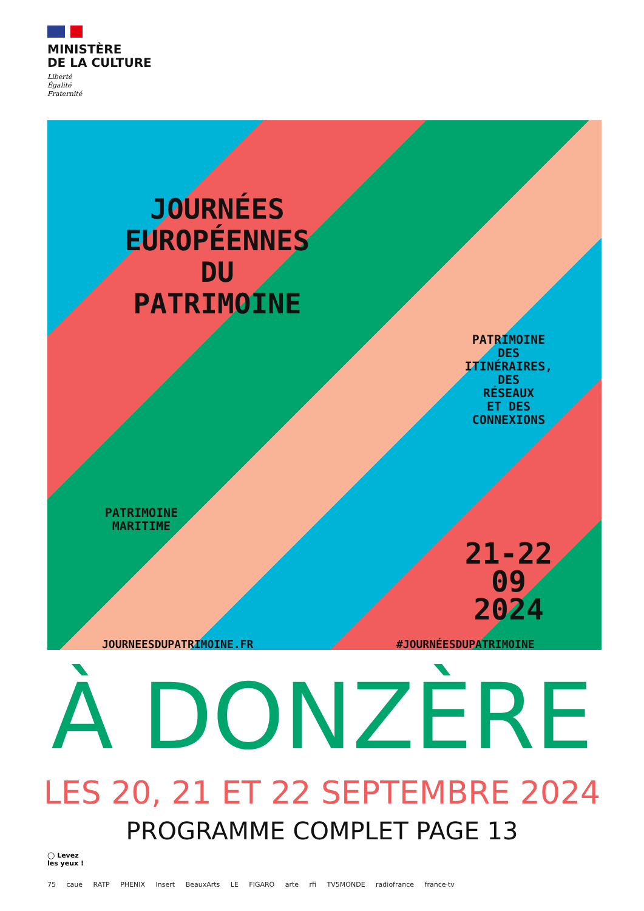MINISTÈRE
DE LA CULTURE
Liberté
Égalité
Fraternité
JOURNÉES
EUROPÉENNES
DU
PATRIMOINE
PATRIMOINE
DES
ITINÉRAIRES,
DES
RÉSEAUX
ET DES
CONNEXIONS
PATRIMOINE
MARITIME
21-22
09
2024
JOURNEESDUPATRIMOINE.FR #JOURNÉESDUPATRIMOINE
À DONZÈRE
LES 20, 21 ET 22 SEPTEMBRE 2024
PROGRAMME COMPLET PAGE 13
◯ Levez
les yeux !
75 caue RATP PHENIX Insert BeauxArts LE FIGARO arte rfi TV5MONDE radiofrance france·tv